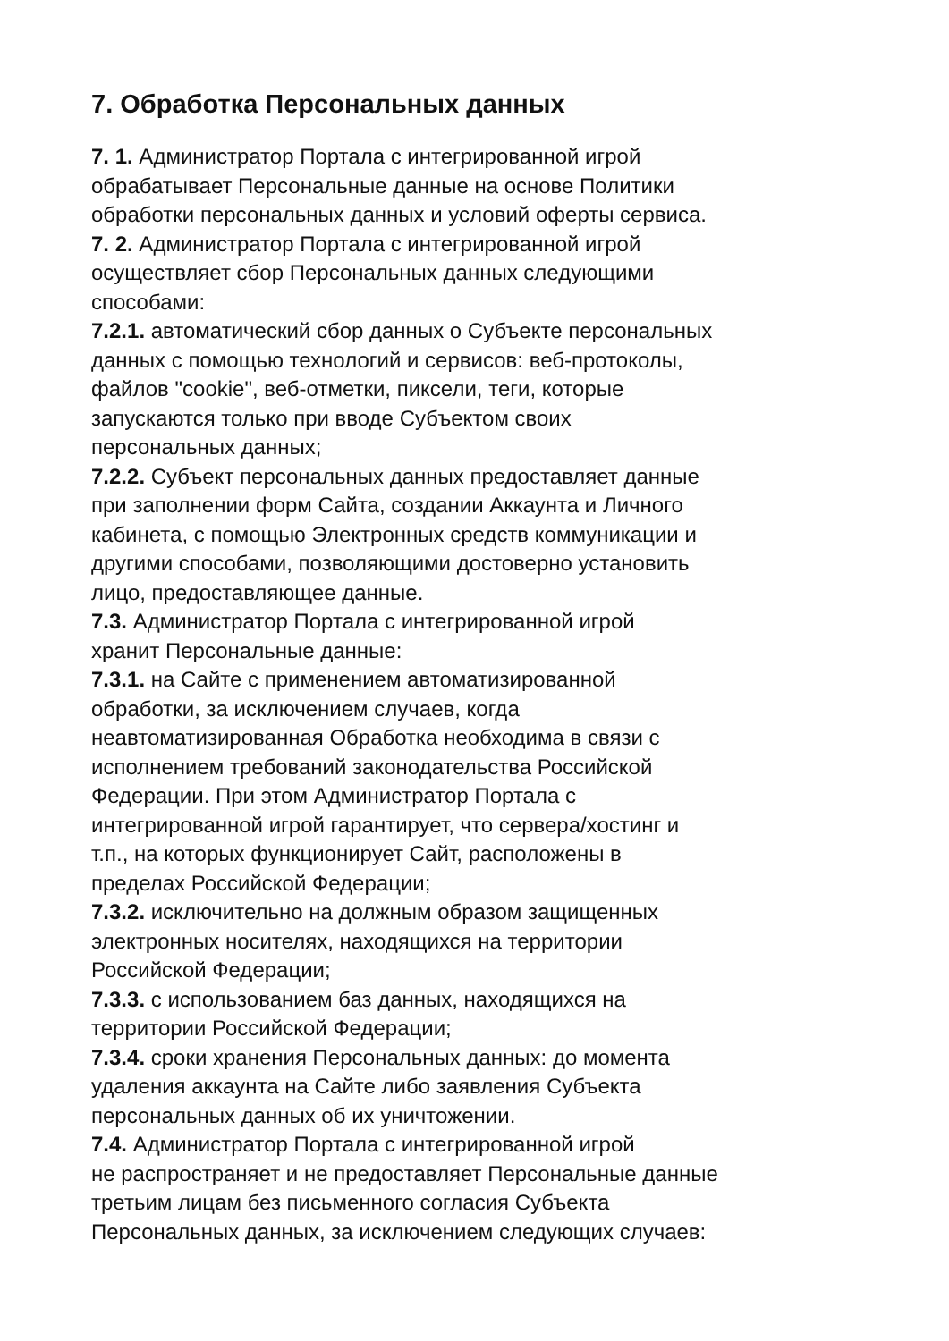7. Обработка Персональных данных
7. 1. Администратор Портала с интегрированной игрой обрабатывает Персональные данные на основе Политики обработки персональных данных и условий оферты сервиса.
7. 2. Администратор Портала с интегрированной игрой осуществляет сбор Персональных данных следующими способами:
7.2.1. автоматический сбор данных о Субъекте персональных данных с помощью технологий и сервисов: веб-протоколы, файлов "cookie", веб-отметки, пиксели, теги, которые запускаются только при вводе Субъектом своих персональных данных;
7.2.2. Субъект персональных данных предоставляет данные при заполнении форм Сайта, создании Аккаунта и Личного кабинета, с помощью Электронных средств коммуникации и другими способами, позволяющими достоверно установить лицо, предоставляющее данные.
7.3. Администратор Портала с интегрированной игрой хранит Персональные данные:
7.3.1. на Сайте с применением автоматизированной обработки, за исключением случаев, когда неавтоматизированная Обработка необходима в связи с исполнением требований законодательства Российской Федерации. При этом Администратор Портала с интегрированной игрой гарантирует, что сервера/хостинг и т.п., на которых функционирует Сайт, расположены в пределах Российской Федерации;
7.3.2. исключительно на должным образом защищенных электронных носителях, находящихся на территории Российской Федерации;
7.3.3. с использованием баз данных, находящихся на территории Российской Федерации;
7.3.4. сроки хранения Персональных данных: до момента удаления аккаунта на Сайте либо заявления Субъекта персональных данных об их уничтожении.
7.4. Администратор Портала с интегрированной игрой не распространяет и не предоставляет Персональные данные третьим лицам без письменного согласия Субъекта Персональных данных, за исключением следующих случаев: